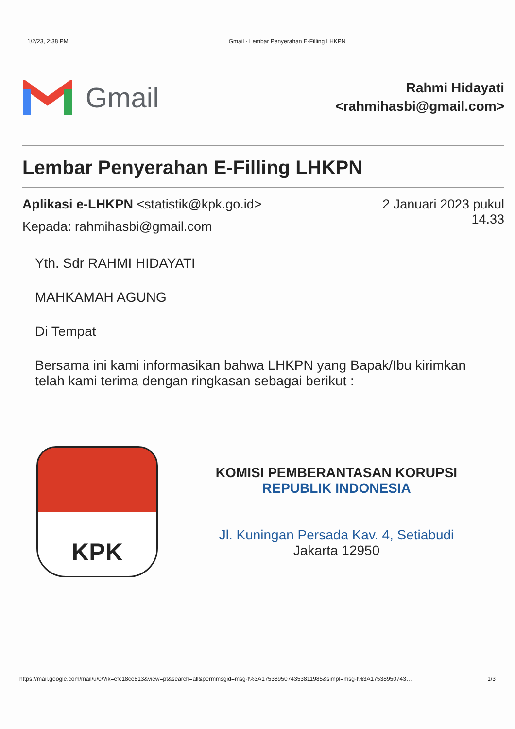1/2/23, 2:38 PM Gmail - Lembar Penyerahan E-Filling LHKPN
Gmail
Rahmi Hidayati
<rahmihasbi@gmail.com>
Lembar Penyerahan E-Filling LHKPN
Aplikasi e-LHKPN <statistik@kpk.go.id>
Kepada: rahmihasbi@gmail.com
2 Januari 2023 pukul
14.33
Yth. Sdr RAHMI HIDAYATI
MAHKAMAH AGUNG
Di Tempat
Bersama ini kami informasikan bahwa LHKPN yang Bapak/Ibu kirimkan telah kami terima dengan ringkasan sebagai berikut :
KPK
KOMISI PEMBERANTASAN KORUPSI
REPUBLIK INDONESIA
Jl. Kuningan Persada Kav. 4, Setiabudi
Jakarta 12950
https://mail.google.com/mail/u/0/?ik=efc18ce813&view=pt&search=all&permmsgid=msg-f%3A1753895074353811985&simpl=msg-f%3A17538950743… 1/3